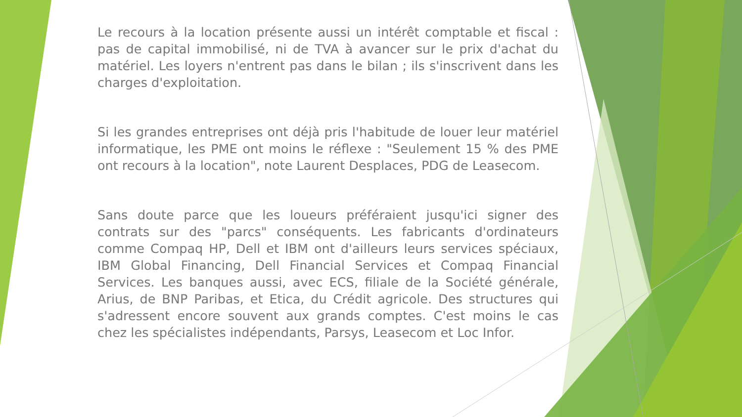Le recours à la location présente aussi un intérêt comptable et fiscal : pas de capital immobilisé, ni de TVA à avancer sur le prix d'achat du matériel. Les loyers n'entrent pas dans le bilan ; ils s'inscrivent dans les charges d'exploitation.
Si les grandes entreprises ont déjà pris l'habitude de louer leur matériel informatique, les PME ont moins le réflexe : "Seulement 15 % des PME ont recours à la location", note Laurent Desplaces, PDG de Leasecom.
Sans doute parce que les loueurs préféraient jusqu'ici signer des contrats sur des "parcs" conséquents. Les fabricants d'ordinateurs comme Compaq HP, Dell et IBM ont d'ailleurs leurs services spéciaux, IBM Global Financing, Dell Financial Services et Compaq Financial Services. Les banques aussi, avec ECS, filiale de la Société générale, Arius, de BNP Paribas, et Etica, du Crédit agricole. Des structures qui s'adressent encore souvent aux grands comptes. C'est moins le cas chez les spécialistes indépendants, Parsys, Leasecom et Loc Infor.